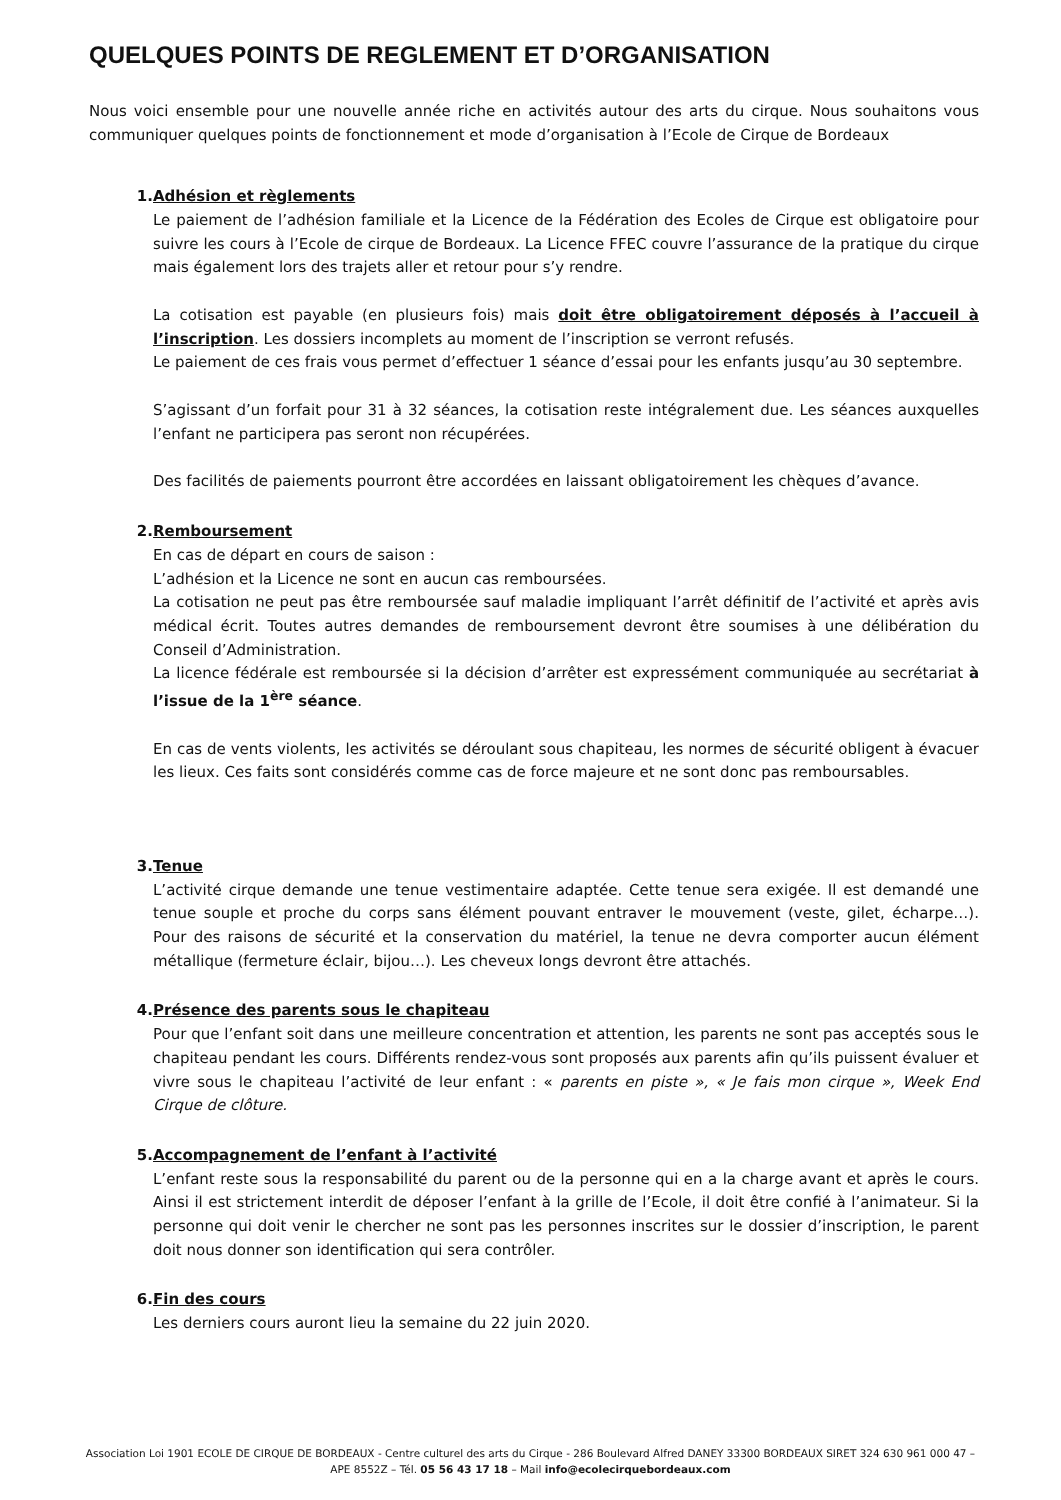QUELQUES POINTS DE REGLEMENT ET D’ORGANISATION
Nous voici ensemble pour une nouvelle année riche en activités autour des arts du cirque. Nous souhaitons vous communiquer quelques points de fonctionnement et mode d’organisation à l’Ecole de Cirque de Bordeaux
1. Adhésion et règlements
Le paiement de l’adhésion familiale et la Licence de la Fédération des Ecoles de Cirque est obligatoire pour suivre les cours à l’Ecole de cirque de Bordeaux. La Licence FFEC couvre l’assurance de la pratique du cirque mais également lors des trajets aller et retour pour s’y rendre.
La cotisation est payable (en plusieurs fois) mais doit être obligatoirement déposés à l’accueil à l’inscription. Les dossiers incomplets au moment de l’inscription se verront refusés.
Le paiement de ces frais vous permet d’effectuer 1 séance d’essai pour les enfants jusqu’au 30 septembre.
S’agissant d’un forfait pour 31 à 32 séances, la cotisation reste intégralement due. Les séances auxquelles l’enfant ne participera pas seront non récupérées.
Des facilités de paiements pourront être accordées en laissant obligatoirement les chèques d’avance.
2. Remboursement
En cas de départ en cours de saison :
L’adhésion et la Licence ne sont en aucun cas remboursées.
La cotisation ne peut pas être remboursée sauf maladie impliquant l’arrêt définitif de l’activité et après avis médical écrit. Toutes autres demandes de remboursement devront être soumises à une délibération du Conseil d’Administration.
La licence fédérale est remboursée si la décision d’arrêter est expressément communiquée au secrétariat à l’issue de la 1<sup>ère</sup> séance.
En cas de vents violents, les activités se déroulant sous chapiteau, les normes de sécurité obligent à évacuer les lieux. Ces faits sont considérés comme cas de force majeure et ne sont donc pas remboursables.
3. Tenue
L’activité cirque demande une tenue vestimentaire adaptée. Cette tenue sera exigée. Il est demandé une tenue souple et proche du corps sans élément pouvant entraver le mouvement (veste, gilet, écharpe…). Pour des raisons de sécurité et la conservation du matériel, la tenue ne devra comporter aucun élément métallique (fermeture éclair, bijou…). Les cheveux longs devront être attachés.
4. Présence des parents sous le chapiteau
Pour que l’enfant soit dans une meilleure concentration et attention, les parents ne sont pas acceptés sous le chapiteau pendant les cours. Différents rendez-vous sont proposés aux parents afin qu’ils puissent évaluer et vivre sous le chapiteau l’activité de leur enfant : « parents en piste », « Je fais mon cirque », Week End Cirque de clôture.
5. Accompagnement de l’enfant à l’activité
L’enfant reste sous la responsabilité du parent ou de la personne qui en a la charge avant et après le cours. Ainsi il est strictement interdit de déposer l’enfant à la grille de l’Ecole, il doit être confié à l’animateur. Si la personne qui doit venir le chercher ne sont pas les personnes inscrites sur le dossier d’inscription, le parent doit nous donner son identification qui sera contrôler.
6. Fin des cours
Les derniers cours auront lieu la semaine du 22 juin 2020.
Association Loi 1901 ECOLE DE CIRQUE DE BORDEAUX - Centre culturel des arts du Cirque - 286 Boulevard Alfred DANEY 33300 BORDEAUX SIRET 324 630 961 000 47 –
APE 8552Z – Tél. 05 56 43 17 18 – Mail info@ecolecirquebordeaux.com